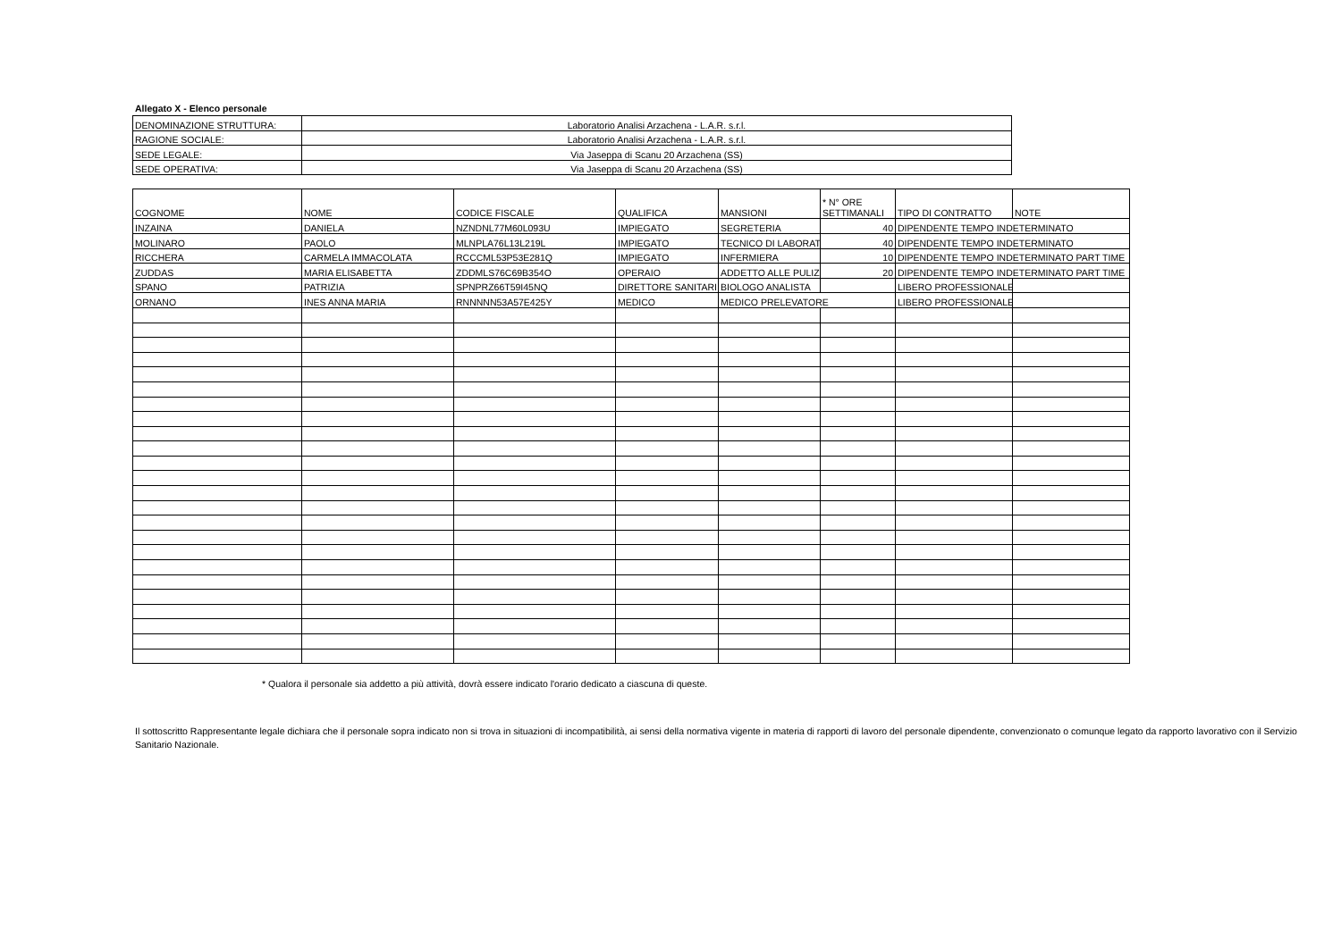Allegato X - Elenco personale
| DENOMINAZIONE STRUTTURA: | Laboratorio Analisi Arzachena - L.A.R. s.r.l. |
| RAGIONE SOCIALE: | Laboratorio Analisi Arzachena - L.A.R. s.r.l. |
| SEDE LEGALE: | Via Jaseppa di Scanu 20 Arzachena (SS) |
| SEDE OPERATIVA: | Via Jaseppa di Scanu 20 Arzachena (SS) |
| COGNOME | NOME | CODICE FISCALE | QUALIFICA | MANSIONI | * N° ORE SETTIMANALI | TIPO DI CONTRATTO | NOTE |
| --- | --- | --- | --- | --- | --- | --- | --- |
| INZAINA | DANIELA | NZNDNL77M60L093U | IMPIEGATO | SEGRETERIA | 40 | DIPENDENTE TEMPO INDETERMINATO | |
| MOLINARO | PAOLO | MLNPLA76L13L219L | IMPIEGATO | TECNICO DI LABORAT | 40 | DIPENDENTE TEMPO INDETERMINATO | |
| RICCHERA | CARMELA IMMACOLATA | RCCCML53P53E281Q | IMPIEGATO | INFERMIERA | 10 | DIPENDENTE TEMPO INDETERMINATO PART TIME | |
| ZUDDAS | MARIA ELISABETTA | ZDDMLS76C69B354O | OPERAIO | ADDETTO ALLE PULIZI | 20 | DIPENDENTE TEMPO INDETERMINATO PART TIME | |
| SPANO | PATRIZIA | SPNPRZ66T59I45NQ | DIRETTORE SANITARI | BIOLOGO ANALISTA | | LIBERO PROFESSIONALE | |
| ORNANO | INES ANNA MARIA | RNNNNN53A57E425Y | MEDICO | MEDICO PRELEVATORE | | LIBERO PROFESSIONALE | |
* Qualora il personale sia addetto a più attività, dovrà essere indicato l'orario dedicato a ciascuna di queste.
Il sottoscritto Rappresentante legale dichiara che il personale sopra indicato non si trova in situazioni di incompatibilità, ai sensi della normativa vigente in materia di rapporti di lavoro del personale dipendente, convenzionato o comunque legato da rapporto lavorativo con il Servizio Sanitario Nazionale.